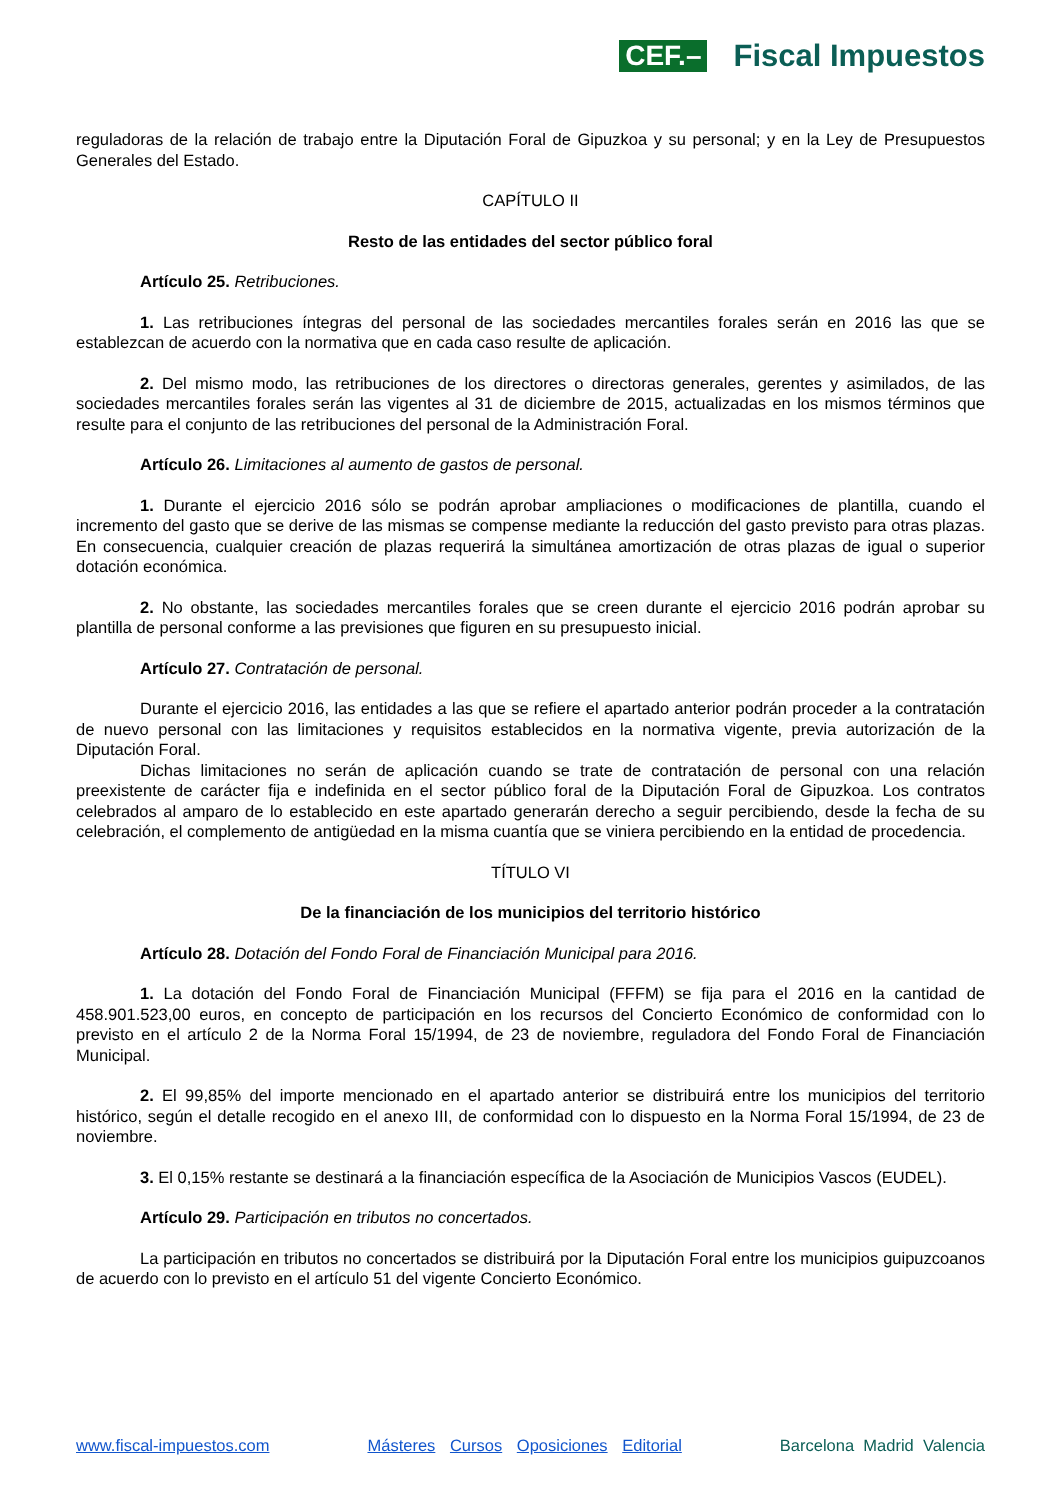CEF.– Fiscal Impuestos
reguladoras de la relación de trabajo entre la Diputación Foral de Gipuzkoa y su personal; y en la Ley de Presupuestos Generales del Estado.
CAPÍTULO II
Resto de las entidades del sector público foral
Artículo 25. Retribuciones.
1. Las retribuciones íntegras del personal de las sociedades mercantiles forales serán en 2016 las que se establezcan de acuerdo con la normativa que en cada caso resulte de aplicación.
2. Del mismo modo, las retribuciones de los directores o directoras generales, gerentes y asimilados, de las sociedades mercantiles forales serán las vigentes al 31 de diciembre de 2015, actualizadas en los mismos términos que resulte para el conjunto de las retribuciones del personal de la Administración Foral.
Artículo 26. Limitaciones al aumento de gastos de personal.
1. Durante el ejercicio 2016 sólo se podrán aprobar ampliaciones o modificaciones de plantilla, cuando el incremento del gasto que se derive de las mismas se compense mediante la reducción del gasto previsto para otras plazas. En consecuencia, cualquier creación de plazas requerirá la simultánea amortización de otras plazas de igual o superior dotación económica.
2. No obstante, las sociedades mercantiles forales que se creen durante el ejercicio 2016 podrán aprobar su plantilla de personal conforme a las previsiones que figuren en su presupuesto inicial.
Artículo 27. Contratación de personal.
Durante el ejercicio 2016, las entidades a las que se refiere el apartado anterior podrán proceder a la contratación de nuevo personal con las limitaciones y requisitos establecidos en la normativa vigente, previa autorización de la Diputación Foral.
Dichas limitaciones no serán de aplicación cuando se trate de contratación de personal con una relación preexistente de carácter fija e indefinida en el sector público foral de la Diputación Foral de Gipuzkoa. Los contratos celebrados al amparo de lo establecido en este apartado generarán derecho a seguir percibiendo, desde la fecha de su celebración, el complemento de antigüedad en la misma cuantía que se viniera percibiendo en la entidad de procedencia.
TÍTULO VI
De la financiación de los municipios del territorio histórico
Artículo 28. Dotación del Fondo Foral de Financiación Municipal para 2016.
1. La dotación del Fondo Foral de Financiación Municipal (FFFM) se fija para el 2016 en la cantidad de 458.901.523,00 euros, en concepto de participación en los recursos del Concierto Económico de conformidad con lo previsto en el artículo 2 de la Norma Foral 15/1994, de 23 de noviembre, reguladora del Fondo Foral de Financiación Municipal.
2. El 99,85% del importe mencionado en el apartado anterior se distribuirá entre los municipios del territorio histórico, según el detalle recogido en el anexo III, de conformidad con lo dispuesto en la Norma Foral 15/1994, de 23 de noviembre.
3. El 0,15% restante se destinará a la financiación específica de la Asociación de Municipios Vascos (EUDEL).
Artículo 29. Participación en tributos no concertados.
La participación en tributos no concertados se distribuirá por la Diputación Foral entre los municipios guipuzcoanos de acuerdo con lo previsto en el artículo 51 del vigente Concierto Económico.
www.fiscal-impuestos.com Másteres Cursos Oposiciones Editorial Barcelona Madrid Valencia